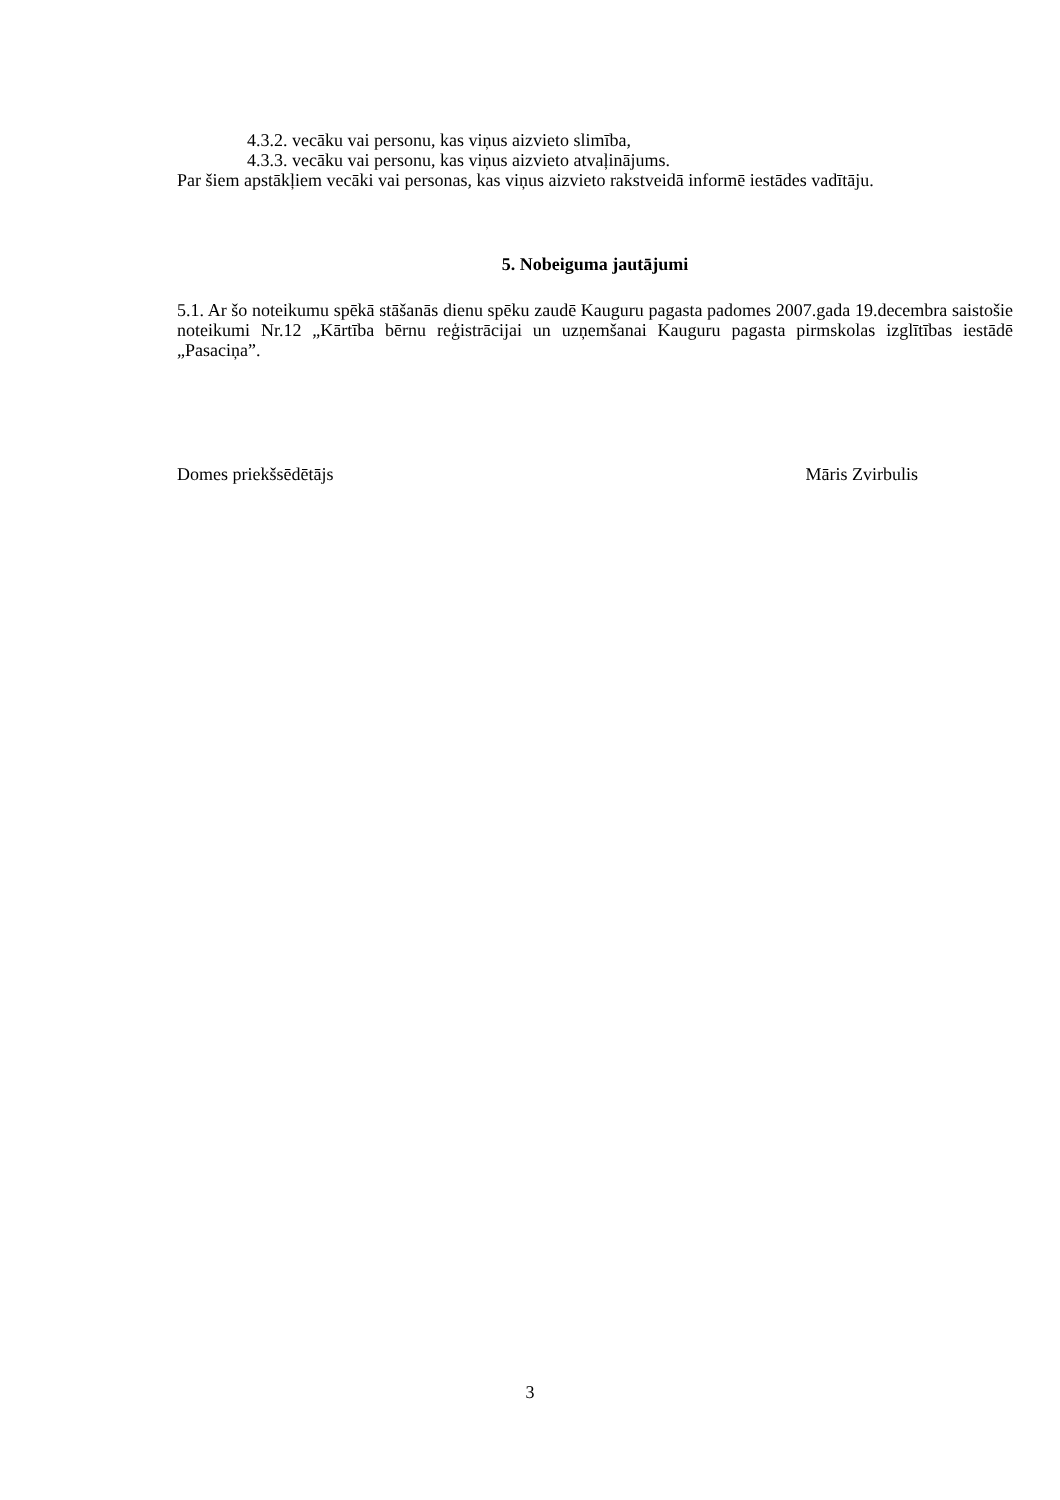4.3.2. vecāku vai personu, kas viņus aizvieto slimība,
4.3.3. vecāku vai personu, kas viņus aizvieto atvaļinājums.
Par šiem apstākļiem vecāki vai personas, kas viņus aizvieto rakstveidā informē iestādes vadītāju.
5. Nobeiguma jautājumi
5.1. Ar šo noteikumu spēkā stāšanās dienu spēku zaudē Kauguru pagasta padomes 2007.gada 19.decembra saistošie noteikumi Nr.12 „Kārtība bērnu reģistrācijai un uzņemšanai Kauguru pagasta pirmskolas izglītības iestādē „Pasaciņa”.
Domes priekšsēdētājs Māris Zvirbulis
3